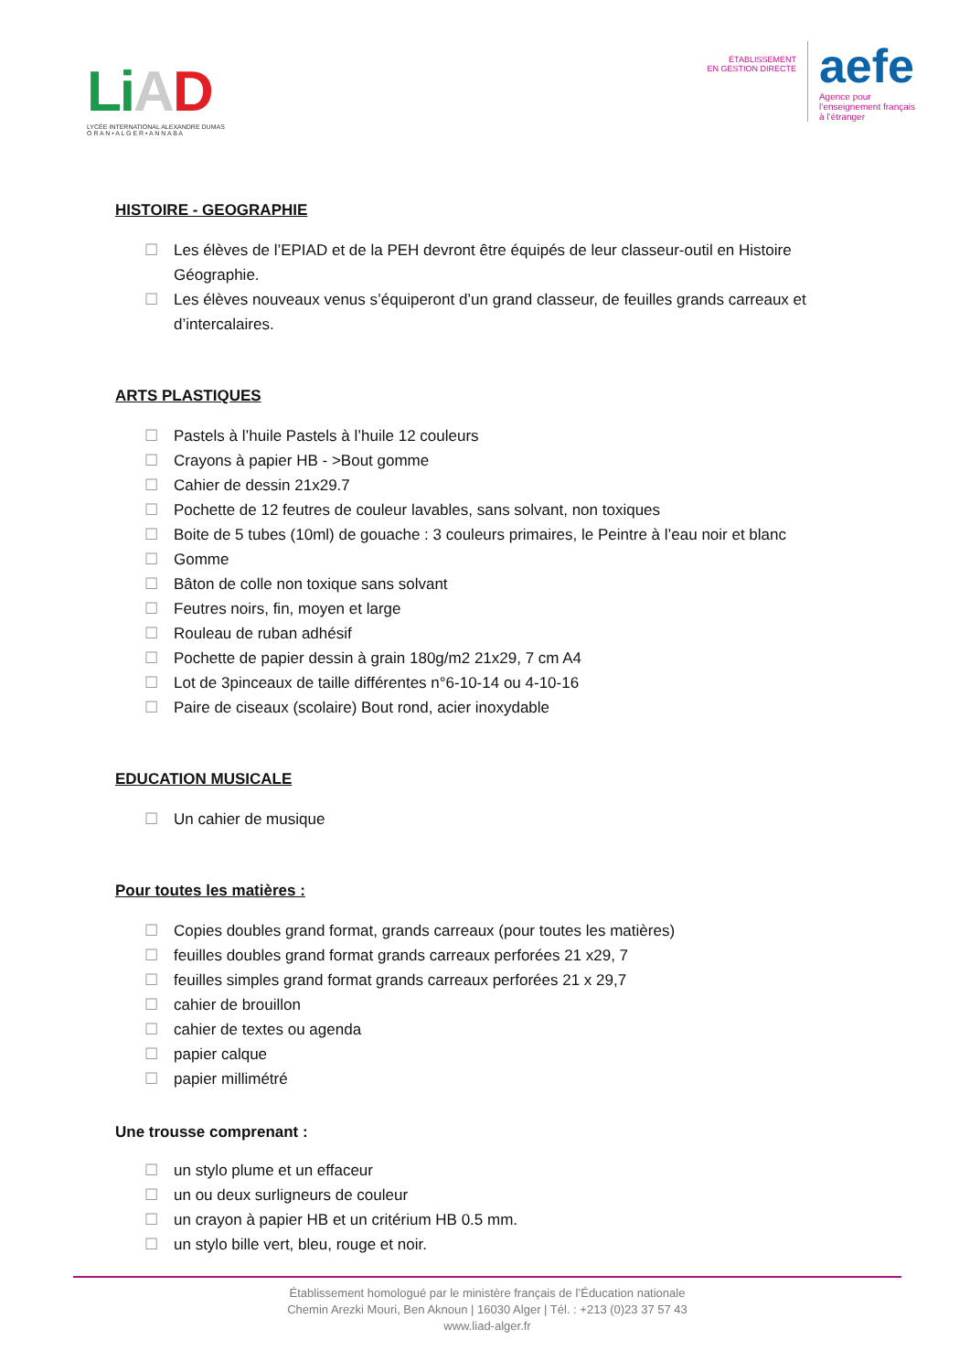Li AD
LYCÉE INTERNATIONAL ALEXANDRE DUMAS
O R A N • A L G E R • A N N A B A
ÉTABLISSEMENT
EN GESTION DIRECTE
aefe
Agence pour
l’enseignement français
à l’étranger
HISTOIRE - GEOGRAPHIE
☐ Les élèves de l’EPIAD et de la PEH devront être équipés de leur classeur-outil en Histoire Géographie.
☐ Les élèves nouveaux venus s’équiperont d’un grand classeur, de feuilles grands carreaux et d’intercalaires.
ARTS PLASTIQUES
☐ Pastels à l’huile Pastels à l’huile 12 couleurs
☐ Crayons à papier HB - >Bout gomme
☐ Cahier de dessin 21x29.7
☐ Pochette de 12 feutres de couleur lavables, sans solvant, non toxiques
☐ Boite de 5 tubes (10ml) de gouache : 3 couleurs primaires, le Peintre à l’eau noir et blanc
☐ Gomme
☐ Bâton de colle non toxique sans solvant
☐ Feutres noirs, fin, moyen et large
☐ Rouleau de ruban adhésif
☐ Pochette de papier dessin à grain 180g/m2 21x29, 7 cm A4
☐ Lot de 3pinceaux de taille différentes n°6-10-14 ou 4-10-16
☐ Paire de ciseaux (scolaire) Bout rond, acier inoxydable
EDUCATION MUSICALE
☐ Un cahier de musique
Pour toutes les matières :
☐ Copies doubles grand format, grands carreaux (pour toutes les matières)
☐ feuilles doubles grand format grands carreaux perforées 21 x29, 7
☐ feuilles simples grand format grands carreaux perforées 21 x 29,7
☐ cahier de brouillon
☐ cahier de textes ou agenda
☐ papier calque
☐ papier millimétré
Une trousse comprenant :
☐ un stylo plume et un effaceur
☐ un ou deux surligneurs de couleur
☐ un crayon à papier HB et un critérium HB 0.5 mm.
☐ un stylo bille vert, bleu, rouge et noir.
Établissement homologué par le ministère français de l’Éducation nationale
Chemin Arezki Mouri, Ben Aknoun | 16030 Alger | Tél. : +213 (0)23 37 57 43
www.liad-alger.fr